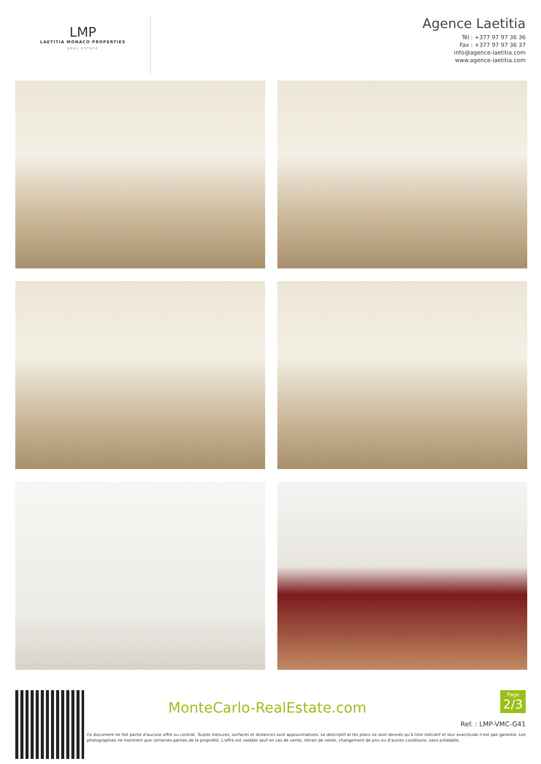LMP
LAETITIA MONACO PROPERTIES
REAL ESTATE
Agence Laetitia
Tél : +377 97 97 36 36
Fax : +377 97 97 36 37
info@agence-laetitia.com
www.agence-laetitia.com
MonteCarlo-RealEstate.com
Page
2/3
Ref. : LMP-VMC-G41
Ce document ne fait partie d'aucune offre ou contrat. Toutes mesures, surfaces et distances sont approximatives. Le descriptif et les plans ne sont donnés qu'à titre indicatif et leur exactitude n'est pas garantie. Les photographies ne montrent que certaines parties de la propriété. L'offre est valable sauf en cas de vente, retrait de vente, changement de prix ou d'autres conditions, sans préalable.